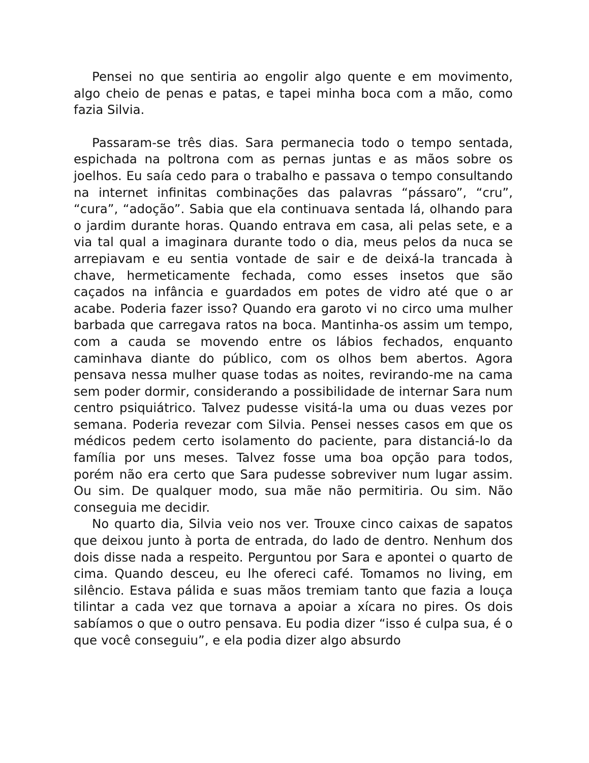Pensei no que sentiria ao engolir algo quente e em movimento, algo cheio de penas e patas, e tapei minha boca com a mão, como fazia Silvia.
Passaram-se três dias. Sara permanecia todo o tempo sentada, espichada na poltrona com as pernas juntas e as mãos sobre os joelhos. Eu saía cedo para o trabalho e passava o tempo consultando na internet infinitas combinações das palavras “pássaro”, “cru”, “cura”, “adoção”. Sabia que ela continuava sentada lá, olhando para o jardim durante horas. Quando entrava em casa, ali pelas sete, e a via tal qual a imaginara durante todo o dia, meus pelos da nuca se arrepiavam e eu sentia vontade de sair e de deixá-la trancada à chave, hermeticamente fechada, como esses insetos que são caçados na infância e guardados em potes de vidro até que o ar acabe. Poderia fazer isso? Quando era garoto vi no circo uma mulher barbada que carregava ratos na boca. Mantinha-os assim um tempo, com a cauda se movendo entre os lábios fechados, enquanto caminhava diante do público, com os olhos bem abertos. Agora pensava nessa mulher quase todas as noites, revirando-me na cama sem poder dormir, considerando a possibilidade de internar Sara num centro psiquiátrico. Talvez pudesse visitá-la uma ou duas vezes por semana. Poderia revezar com Silvia. Pensei nesses casos em que os médicos pedem certo isolamento do paciente, para distanciá-lo da família por uns meses. Talvez fosse uma boa opção para todos, porém não era certo que Sara pudesse sobreviver num lugar assim. Ou sim. De qualquer modo, sua mãe não permitiria. Ou sim. Não conseguia me decidir.
No quarto dia, Silvia veio nos ver. Trouxe cinco caixas de sapatos que deixou junto à porta de entrada, do lado de dentro. Nenhum dos dois disse nada a respeito. Perguntou por Sara e apontei o quarto de cima. Quando desceu, eu lhe ofereci café. Tomamos no living, em silêncio. Estava pálida e suas mãos tremiam tanto que fazia a louça tilintar a cada vez que tornava a apoiar a xícara no pires. Os dois sabíamos o que o outro pensava. Eu podia dizer “isso é culpa sua, é o que você conseguiu”, e ela podia dizer algo absurdo